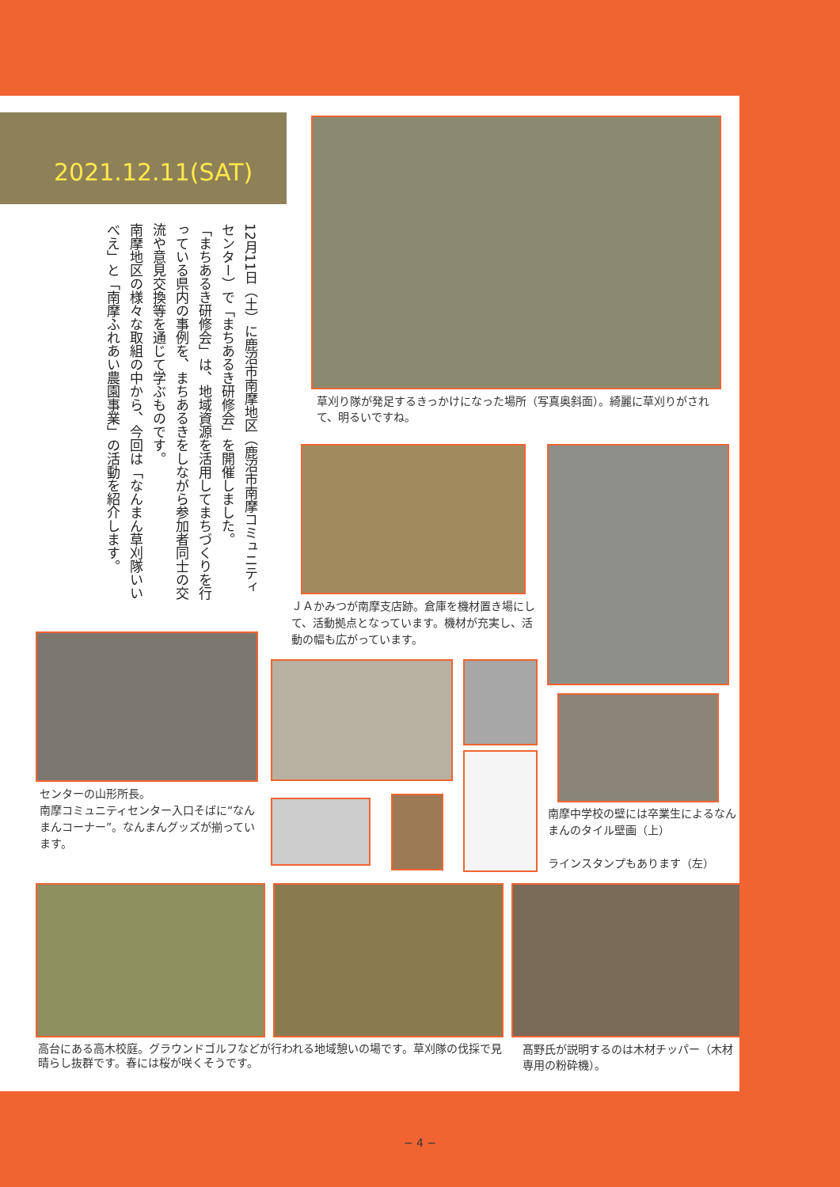2021.12.11(SAT)
12月11日（土）に鹿沼市南摩地区（鹿沼市南摩コミュニティセンター）で「まちあるき研修会」を開催しました。
「まちあるき研修会」は、地域資源を活用してまちづくりを行っている県内の事例を、まちあるきをしながら参加者同士の交流や意見交換等を通じて学ぶものです。
南摩地区の様々な取組の中から、今回は「なんまん草刈隊いいべえ」と「南摩ふれあい農園事業」の活動を紹介します。
草刈り隊が発足するきっかけになった場所（写真奥斜面）。綺麗に草刈りがされて、明るいですね。
ＪＡかみつが南摩支店跡。倉庫を機材置き場にして、活動拠点となっています。機材が充実し、活動の幅も広がっています。
センターの山形所長。
南摩コミュニティセンター入口そばに“なんまんコーナー”。なんまんグッズが揃っています。
南摩中学校の壁には卒業生によるなんまんのタイル壁画（上）
ラインスタンプもあります（左）
高台にある高木校庭。グラウンドゴルフなどが行われる地域憩いの場です。草刈隊の伐採で見晴らし抜群です。春には桜が咲くそうです。
髙野氏が説明するのは木材チッパー（木材専用の粉砕機）。
− 4 −